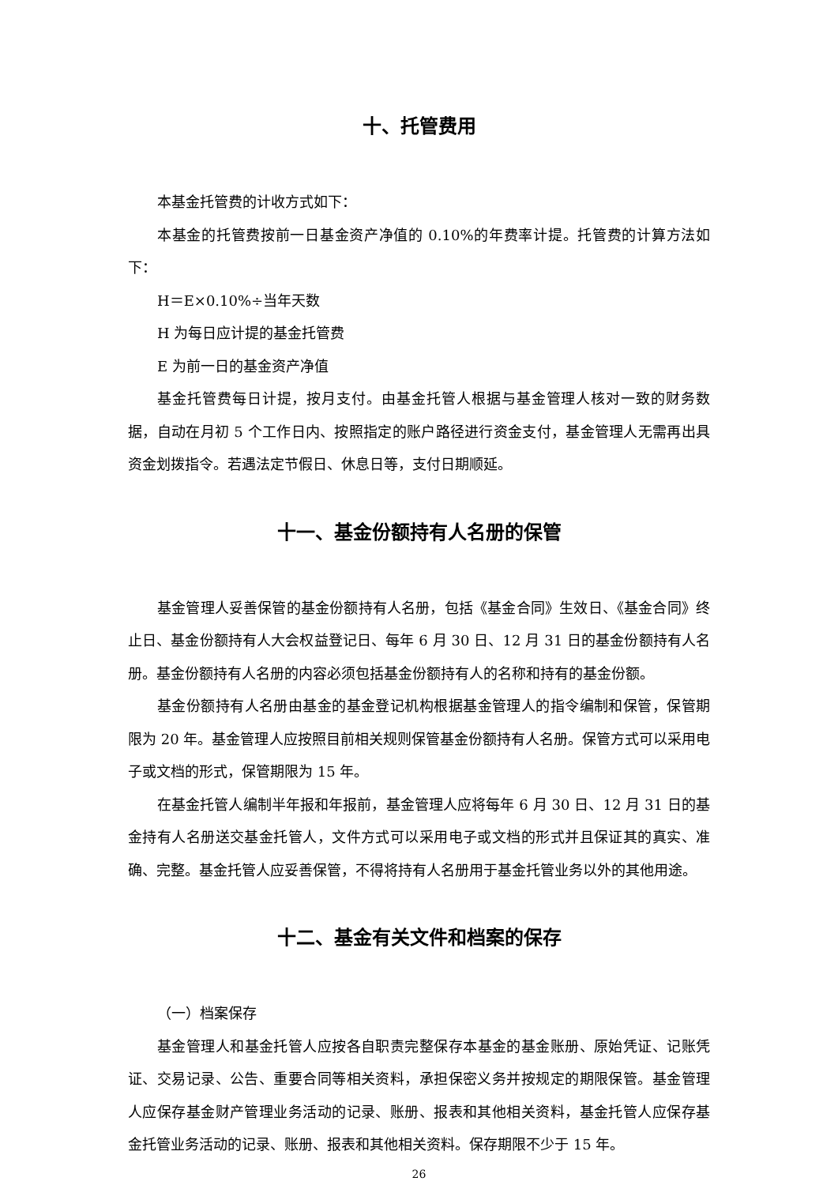十、托管费用
本基金托管费的计收方式如下：
本基金的托管费按前一日基金资产净值的 0.10%的年费率计提。托管费的计算方法如下：
H＝E×0.10%÷当年天数
H 为每日应计提的基金托管费
E 为前一日的基金资产净值
基金托管费每日计提，按月支付。由基金托管人根据与基金管理人核对一致的财务数据，自动在月初 5 个工作日内、按照指定的账户路径进行资金支付，基金管理人无需再出具资金划拨指令。若遇法定节假日、休息日等，支付日期顺延。
十一、基金份额持有人名册的保管
基金管理人妥善保管的基金份额持有人名册，包括《基金合同》生效日、《基金合同》终止日、基金份额持有人大会权益登记日、每年 6 月 30 日、12 月 31 日的基金份额持有人名册。基金份额持有人名册的内容必须包括基金份额持有人的名称和持有的基金份额。
基金份额持有人名册由基金的基金登记机构根据基金管理人的指令编制和保管，保管期限为 20 年。基金管理人应按照目前相关规则保管基金份额持有人名册。保管方式可以采用电子或文档的形式，保管期限为 15 年。
在基金托管人编制半年报和年报前，基金管理人应将每年 6 月 30 日、12 月 31 日的基金持有人名册送交基金托管人，文件方式可以采用电子或文档的形式并且保证其的真实、准确、完整。基金托管人应妥善保管，不得将持有人名册用于基金托管业务以外的其他用途。
十二、基金有关文件和档案的保存
（一）档案保存
基金管理人和基金托管人应按各自职责完整保存本基金的基金账册、原始凭证、记账凭证、交易记录、公告、重要合同等相关资料，承担保密义务并按规定的期限保管。基金管理人应保存基金财产管理业务活动的记录、账册、报表和其他相关资料，基金托管人应保存基金托管业务活动的记录、账册、报表和其他相关资料。保存期限不少于 15 年。
26